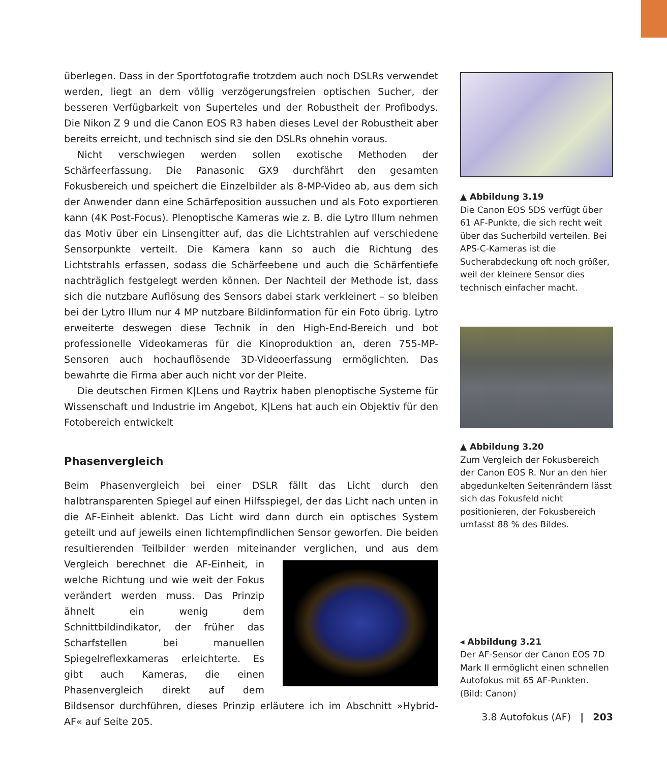überlegen. Dass in der Sportfotografie trotzdem auch noch DSLRs verwendet werden, liegt an dem völlig verzögerungsfreien optischen Sucher, der besseren Verfügbarkeit von Superteles und der Robustheit der Profibodys. Die Nikon Z 9 und die Canon EOS R3 haben dieses Level der Robustheit aber bereits erreicht, und technisch sind sie den DSLRs ohnehin voraus.
Nicht verschwiegen werden sollen exotische Methoden der Schärfeerfassung. Die Panasonic GX9 durchfährt den gesamten Fokusbereich und speichert die Einzelbilder als 8-MP-Video ab, aus dem sich der Anwender dann eine Schärfeposition aussuchen und als Foto exportieren kann (4K Post-Focus). Plenoptische Kameras wie z. B. die Lytro Illum nehmen das Motiv über ein Linsengitter auf, das die Lichtstrahlen auf verschiedene Sensorpunkte verteilt. Die Kamera kann so auch die Richtung des Lichtstrahls erfassen, sodass die Schärfeebene und auch die Schärfentiefe nachträglich festgelegt werden können. Der Nachteil der Methode ist, dass sich die nutzbare Auflösung des Sensors dabei stark verkleinert – so bleiben bei der Lytro Illum nur 4 MP nutzbare Bildinformation für ein Foto übrig. Lytro erweiterte deswegen diese Technik in den High-End-Bereich und bot professionelle Videokameras für die Kinoproduktion an, deren 755-MP-Sensoren auch hochauflösende 3D-Videoerfassung ermöglichten. Das bewahrte die Firma aber auch nicht vor der Pleite.
Die deutschen Firmen K|Lens und Raytrix haben plenoptische Systeme für Wissenschaft und Industrie im Angebot, K|Lens hat auch ein Objektiv für den Fotobereich entwickelt
Phasenvergleich
Beim Phasenvergleich bei einer DSLR fällt das Licht durch den halbtransparenten Spiegel auf einen Hilfsspiegel, der das Licht nach unten in die AF-Einheit ablenkt. Das Licht wird dann durch ein optisches System geteilt und auf jeweils einen lichtempfindlichen Sensor geworfen. Die beiden resultierenden Teilbilder werden miteinander verglichen, und aus dem Vergleich berechnet die AF-Ein heit, in welche Richtung und wie weit der Fokus verändert werden muss. Das Prinzip ähnelt ein wenig dem Schnittbildindikator, der früher das Scharfstellen bei manuellen Spiegelreflexkameras erleichterte. Es gibt auch Kameras, die einen Phasenvergleich direkt auf dem Bildsensor durchführen, dieses Prinzip erläutere ich im Abschnitt »Hybrid-AF« auf Seite 205.
▲ Abbildung 3.19
Die Canon EOS 5DS verfügt über 61 AF-Punkte, die sich recht weit über das Sucherbild verteilen. Bei APS-C-Kameras ist die Sucherabdeckung oft noch größer, weil der kleinere Sensor dies technisch einfacher macht.
▲ Abbildung 3.20
Zum Vergleich der Fokusbereich der Canon EOS R. Nur an den hier abgedunkelten Seitenrändern lässt sich das Fokusfeld nicht positionieren, der Fokusbereich umfasst 88 % des Bildes.
◂ Abbildung 3.21
Der AF-Sensor der Canon EOS 7D Mark II ermöglicht einen schnellen Autofokus mit 65 AF-Punkten. (Bild: Canon)
3.8 Autofokus (AF) | 203